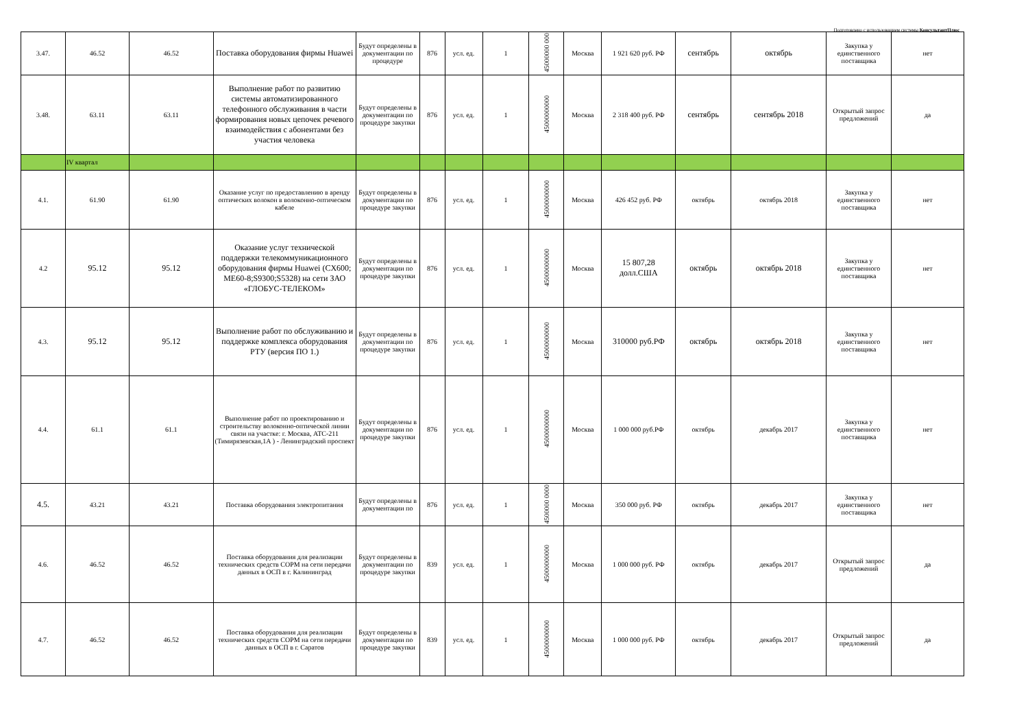Подготовлено с использованием системы КонсультантПлюс
| 3.47. | 46.52 | 46.52 | Поставка оборудования фирмы Huawei | Будут определены в документации по процедуре | 876 | усл. ед. | 1 | 45000000 000 | Москва | 1 921 620 руб. РФ | сентябрь | октябрь | Закупка у единственного поставщика | нет |
| 3.48. | 63.11 | 63.11 | Выполнение работ по развитию системы автоматизированного телефонного обслуживания в части формирования новых цепочек речевого взаимодействия с абонентами без участия человека | Будут определены в документации по процедуре закупки | 876 | усл. ед. | 1 | 45000000000 | Москва | 2 318 400 руб. РФ | сентябрь | сентябрь 2018 | Открытый запрос предложений | да |
| | IV квартал | | | | | | | | | | | | | |
| 4.1. | 61.90 | 61.90 | Оказание услуг по предоставлению в аренду оптических волокон в волоконно-оптическом кабеле | Будут определены в документации по процедуре закупки | 876 | усл. ед. | 1 | 45000000000 | Москва | 426 452 руб. РФ | октябрь | октябрь 2018 | Закупка у единственного поставщика | нет |
| 4.2 | 95.12 | 95.12 | Оказание услуг технической поддержки телекоммуникационного оборудования фирмы Huawei (CX600; ME60-8;S9300;S5328) на сети ЗАО «ГЛОБУС-ТЕЛЕКОМ» | Будут определены в документации по процедуре закупки | 876 | усл. ед. | 1 | 45000000000 | Москва | 15 807,28 долл.США | октябрь | октябрь 2018 | Закупка у единственного поставщика | нет |
| 4.3. | 95.12 | 95.12 | Выполнение работ по обслуживанию и поддержке комплекса оборудования РТУ (версия ПО 1.) | Будут определены в документации по процедуре закупки | 876 | усл. ед. | 1 | 45000000000 | Москва | 310000 руб.РФ | октябрь | октябрь 2018 | Закупка у единственного поставщика | нет |
| 4.4. | 61.1 | 61.1 | Выполнение работ по проектированию и строительству волоконно-оптической линии связи на участке: г. Москва, АТС-211 (Тимирязевская,1А ) - Ленинградский проспект | Будут определены в документации по процедуре закупки | 876 | усл. ед. | 1 | 45000000000 | Москва | 1 000 000 руб.РФ | октябрь | декабрь 2017 | Закупка у единственного поставщика | нет |
| 4.5. | 43.21 | 43.21 | Поставка оборудования электропитания | Будут определены в документации по | 876 | усл. ед. | 1 | 4500000 0000 | Москва | 350 000 руб. РФ | октябрь | декабрь 2017 | Закупка у единственного поставщика | нет |
| 4.6. | 46.52 | 46.52 | Поставка оборудования для реализации технических средств СОРМ на сети передачи данных в ОСП в г. Калининград | Будут определены в документации по процедуре закупки | 839 | усл. ед. | 1 | 45000000000 | Москва | 1 000 000 руб. РФ | октябрь | декабрь 2017 | Открытый запрос предложений | да |
| 4.7. | 46.52 | 46.52 | Поставка оборудования для реализации технических средств СОРМ на сети передачи данных в ОСП в г. Саратов | Будут определены в документации по процедуре закупки | 839 | усл. ед. | 1 | 45000000000 | Москва | 1 000 000 руб. РФ | октябрь | декабрь 2017 | Открытый запрос предложений | да |